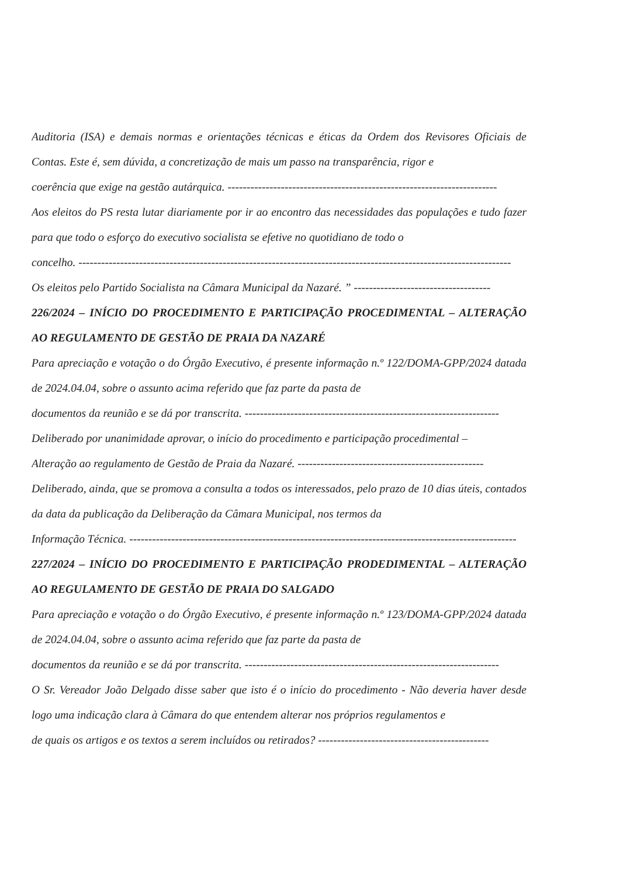Auditoria (ISA) e demais normas e orientações técnicas e éticas da Ordem dos Revisores Oficiais de Contas. Este é, sem dúvida, a concretização de mais um passo na transparência, rigor e
coerência que exige na gestão autárquica. -----------------------------------------------------------------------
Aos eleitos do PS resta lutar diariamente por ir ao encontro das necessidades das populações e tudo fazer para que todo o esforço do executivo socialista se efetive no quotidiano de todo o
concelho. ------------------------------------------------------------------------------------------------------------------
Os eleitos pelo Partido Socialista na Câmara Municipal da Nazaré. ” ------------------------------------
226/2024 – INÍCIO DO PROCEDIMENTO E PARTICIPAÇÃO PROCEDIMENTAL – ALTERAÇÃO AO REGULAMENTO DE GESTÃO DE PRAIA DA NAZARÉ
Para apreciação e votação o do Órgão Executivo, é presente informação n.º 122/DOMA-GPP/2024 datada de 2024.04.04, sobre o assunto acima referido que faz parte da pasta de
documentos da reunião e se dá por transcrita. -------------------------------------------------------------------
Deliberado por unanimidade aprovar, o início do procedimento e participação procedimental –
Alteração ao regulamento de Gestão de Praia da Nazaré. -------------------------------------------------
Deliberado, ainda, que se promova a consulta a todos os interessados, pelo prazo de 10 dias úteis, contados da data da publicação da Deliberação da Câmara Municipal, nos termos da
Informação Técnica. ------------------------------------------------------------------------------------------------------
227/2024 – INÍCIO DO PROCEDIMENTO E PARTICIPAÇÃO PRODEDIMENTAL – ALTERAÇÃO AO REGULAMENTO DE GESTÃO DE PRAIA DO SALGADO
Para apreciação e votação o do Órgão Executivo, é presente informação n.º 123/DOMA-GPP/2024 datada de 2024.04.04, sobre o assunto acima referido que faz parte da pasta de
documentos da reunião e se dá por transcrita. -------------------------------------------------------------------
O Sr. Vereador João Delgado disse saber que isto é o início do procedimento - Não deveria haver desde logo uma indicação clara à Câmara do que entendem alterar nos próprios regulamentos e
de quais os artigos e os textos a serem incluídos ou retirados? ---------------------------------------------